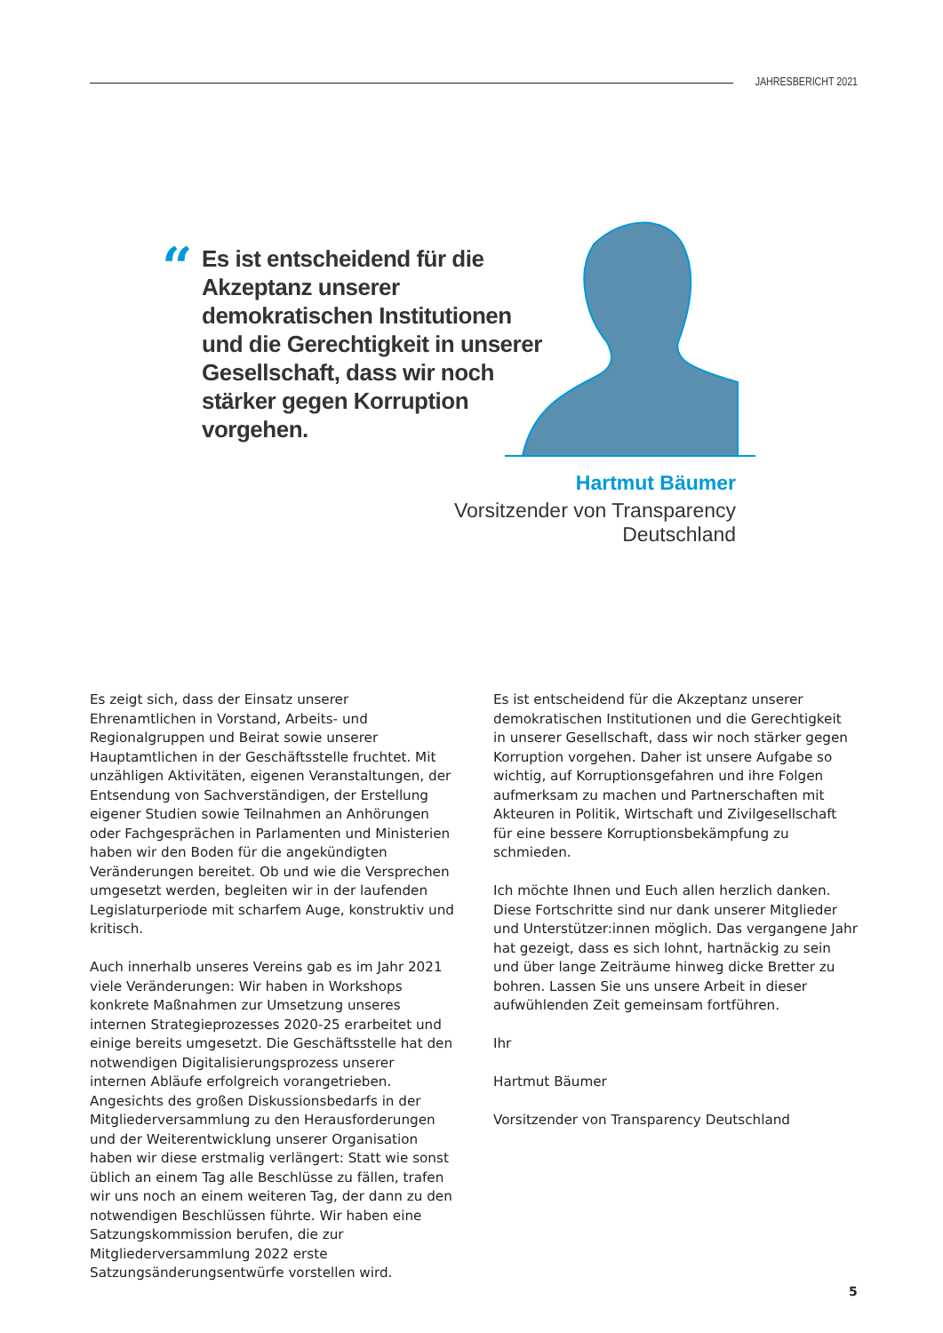JAHRESBERICHT 2021
“
Es ist entscheidend für die Akzeptanz unserer demokratischen Institutionen und die Gerechtigkeit in unserer Gesellschaft, dass wir noch stärker gegen Korruption vorgehen.
Hartmut Bäumer
Vorsitzender von Transparency Deutschland
Es zeigt sich, dass der Einsatz unserer Ehrenamtlichen in Vorstand, Arbeits- und Regionalgruppen und Beirat sowie unserer Hauptamtlichen in der Geschäftsstelle fruchtet. Mit unzähligen Aktivitäten, eigenen Veranstaltungen, der Entsendung von Sachverständigen, der Erstellung eigener Studien sowie Teilnahmen an Anhörungen oder Fachgesprächen in Parlamenten und Ministerien haben wir den Boden für die angekündigten Veränderungen bereitet. Ob und wie die Versprechen umgesetzt werden, begleiten wir in der laufenden Legislaturperiode mit scharfem Auge, konstruktiv und kritisch.
Auch innerhalb unseres Vereins gab es im Jahr 2021 viele Veränderungen: Wir haben in Workshops konkrete Maßnahmen zur Umsetzung unseres internen Strategieprozesses 2020-25 erarbeitet und einige bereits umgesetzt. Die Geschäftsstelle hat den notwendigen Digitalisierungsprozess unserer internen Abläufe erfolgreich vorangetrieben. Angesichts des großen Diskussionsbedarfs in der Mitgliederversammlung zu den Herausforderungen und der Weiterentwicklung unserer Organisation haben wir diese erstmalig verlängert: Statt wie sonst üblich an einem Tag alle Beschlüsse zu fällen, trafen wir uns noch an einem weiteren Tag, der dann zu den notwendigen Beschlüssen führte. Wir haben eine Satzungskommission berufen, die zur Mitgliederversammlung 2022 erste Satzungsänderungsentwürfe vorstellen wird.
Es ist entscheidend für die Akzeptanz unserer demokratischen Institutionen und die Gerechtigkeit in unserer Gesellschaft, dass wir noch stärker gegen Korruption vorgehen. Daher ist unsere Aufgabe so wichtig, auf Korruptionsgefahren und ihre Folgen aufmerksam zu machen und Partnerschaften mit Akteuren in Politik, Wirtschaft und Zivilgesellschaft für eine bessere Korruptionsbekämpfung zu schmieden.
Ich möchte Ihnen und Euch allen herzlich danken. Diese Fortschritte sind nur dank unserer Mitglieder und Unterstützer:innen möglich. Das vergangene Jahr hat gezeigt, dass es sich lohnt, hartnäckig zu sein und über lange Zeiträume hinweg dicke Bretter zu bohren. Lassen Sie uns unsere Arbeit in dieser aufwühlenden Zeit gemeinsam fortführen.
Ihr
Hartmut Bäumer
Vorsitzender von Transparency Deutschland
5